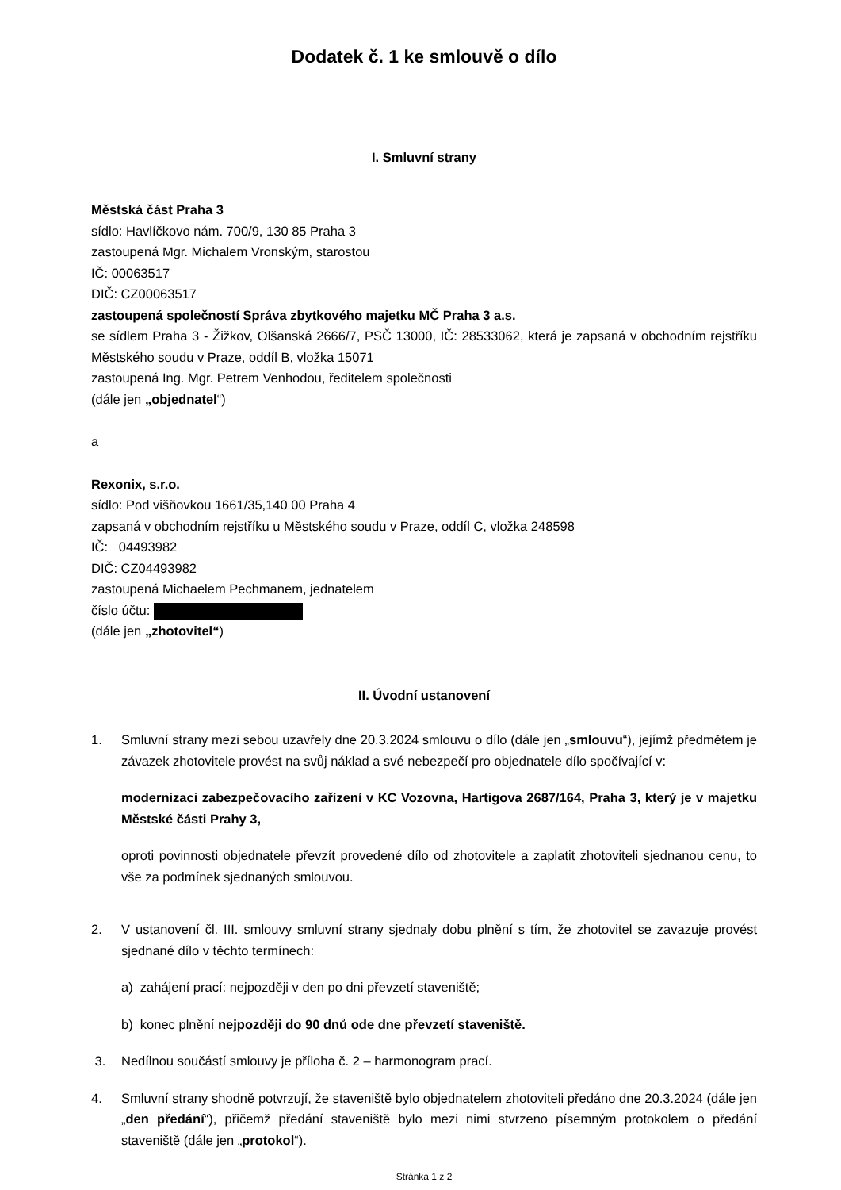Dodatek č. 1 ke smlouvě o dílo
I. Smluvní strany
Městská část Praha 3
sídlo: Havlíčkovo nám. 700/9, 130 85 Praha 3
zastoupená Mgr. Michalem Vronským, starostou
IČ: 00063517
DIČ: CZ00063517
zastoupená společností Správa zbytkového majetku MČ Praha 3 a.s.
se sídlem Praha 3 - Žižkov, Olšanská 2666/7, PSČ 13000, IČ: 28533062, která je zapsaná v obchodním rejstříku Městského soudu v Praze, oddíl B, vložka 15071
zastoupená Ing. Mgr. Petrem Venhodou, ředitelem společnosti
(dále jen „objednatel“)
a
Rexonix, s.r.o.
sídlo: Pod višňovkou 1661/35,140 00 Praha 4
zapsaná v obchodním rejstříku u Městského soudu v Praze, oddíl C, vložka 248598
IČ: 04493982
DIČ: CZ04493982
zastoupená Michaelem Pechmanem, jednatelem
číslo účtu:
(dále jen „zhotovitel“)
II. Úvodní ustanovení
1. Smluvní strany mezi sebou uzavřely dne 20.3.2024 smlouvu o dílo (dále jen „smlouvu“), jejímž předmětem je závazek zhotovitele provést na svůj náklad a své nebezpečí pro objednatele dílo spočívající v:
modernizaci zabezpečovacího zařízení v KC Vozovna, Hartigova 2687/164, Praha 3, který je v majetku Městské části Prahy 3,
oproti povinnosti objednatele převzít provedené dílo od zhotovitele a zaplatit zhotoviteli sjednanou cenu, to vše za podmínek sjednaných smlouvou.
2. V ustanovení čl. III. smlouvy smluvní strany sjednaly dobu plnění s tím, že zhotovitel se zavazuje provést sjednané dílo v těchto termínech:
a) zahájení prací: nejpozději v den po dni převzetí staveniště;
b) konec plnění nejpozději do 90 dnů ode dne převzetí staveniště.
3. Nedílnou součástí smlouvy je příloha č. 2 – harmonogram prací.
4. Smluvní strany shodně potvrzují, že staveniště bylo objednatelem zhotoviteli předáno dne 20.3.2024 (dále jen „den předání“), přičemž předání staveniště bylo mezi nimi stvrzeno písemným protokolem o předání staveniště (dále jen „protokol“).
Stránka 1 z 2